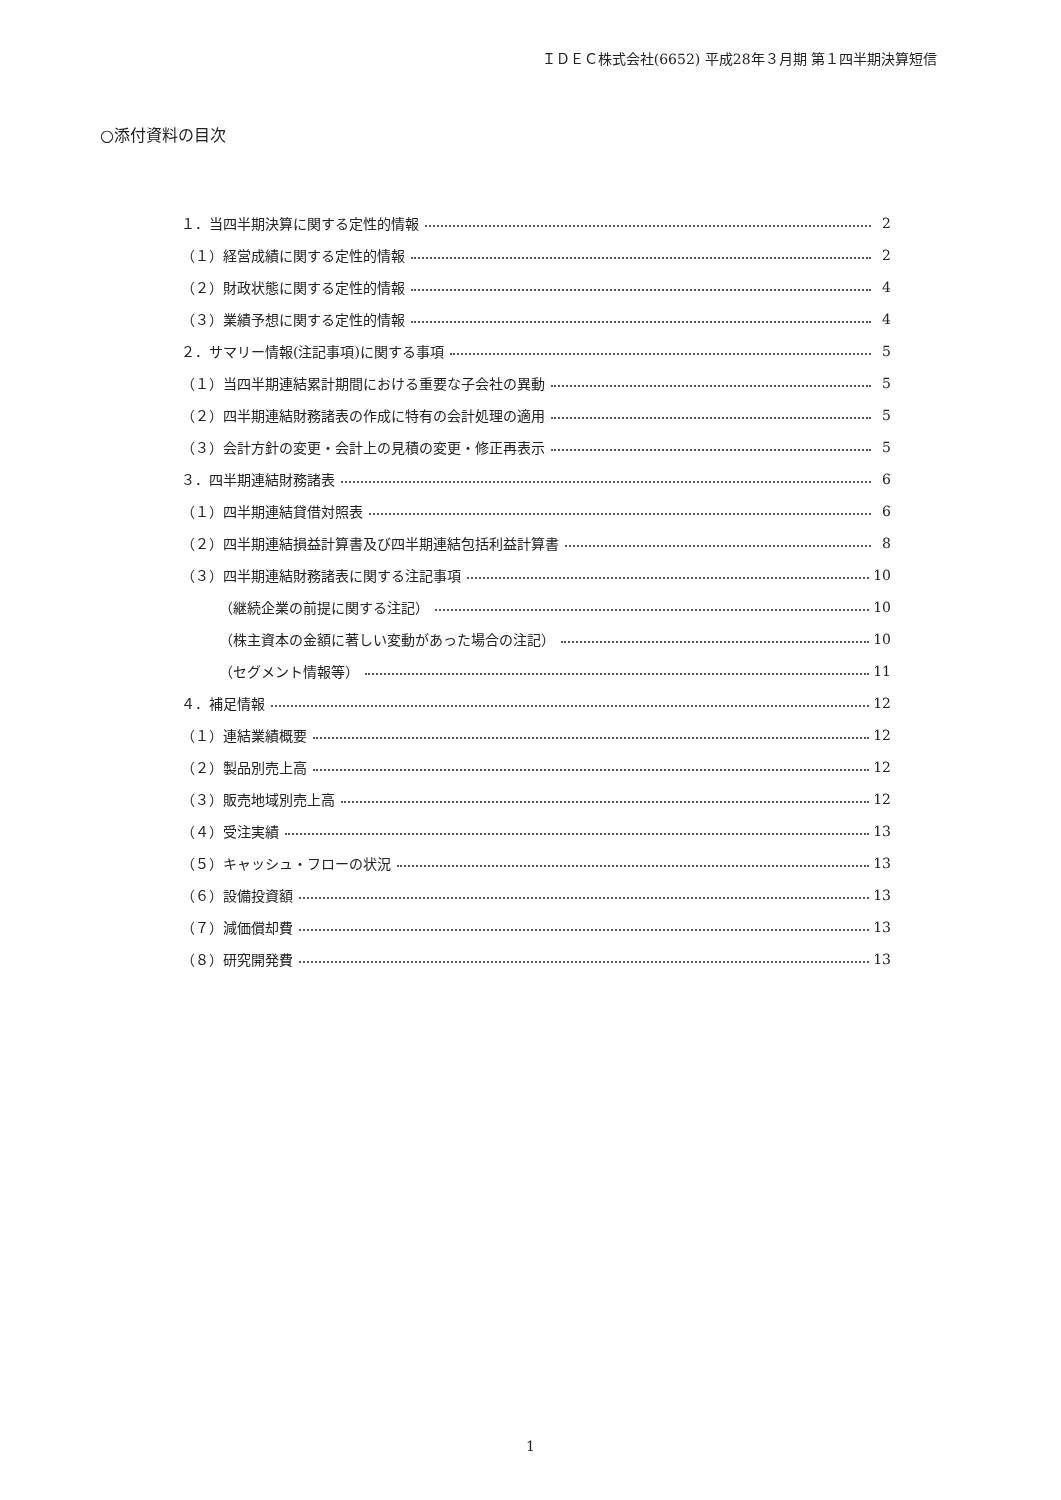ＩＤＥＣ株式会社(6652) 平成28年３月期 第１四半期決算短信
○添付資料の目次
１．当四半期決算に関する定性的情報 2
（１）経営成績に関する定性的情報 2
（２）財政状態に関する定性的情報 4
（３）業績予想に関する定性的情報 4
２．サマリー情報(注記事項)に関する事項 5
（１）当四半期連結累計期間における重要な子会社の異動 5
（２）四半期連結財務諸表の作成に特有の会計処理の適用 5
（３）会計方針の変更・会計上の見積の変更・修正再表示 5
３．四半期連結財務諸表 6
（１）四半期連結貸借対照表 6
（２）四半期連結損益計算書及び四半期連結包括利益計算書 8
（３）四半期連結財務諸表に関する注記事項 10
（継続企業の前提に関する注記） 10
（株主資本の金額に著しい変動があった場合の注記） 10
（セグメント情報等） 11
４．補足情報 12
（１）連結業績概要 12
（２）製品別売上高 12
（３）販売地域別売上高 12
（４）受注実績 13
（５）キャッシュ・フローの状況 13
（６）設備投資額 13
（７）減価償却費 13
（８）研究開発費 13
1